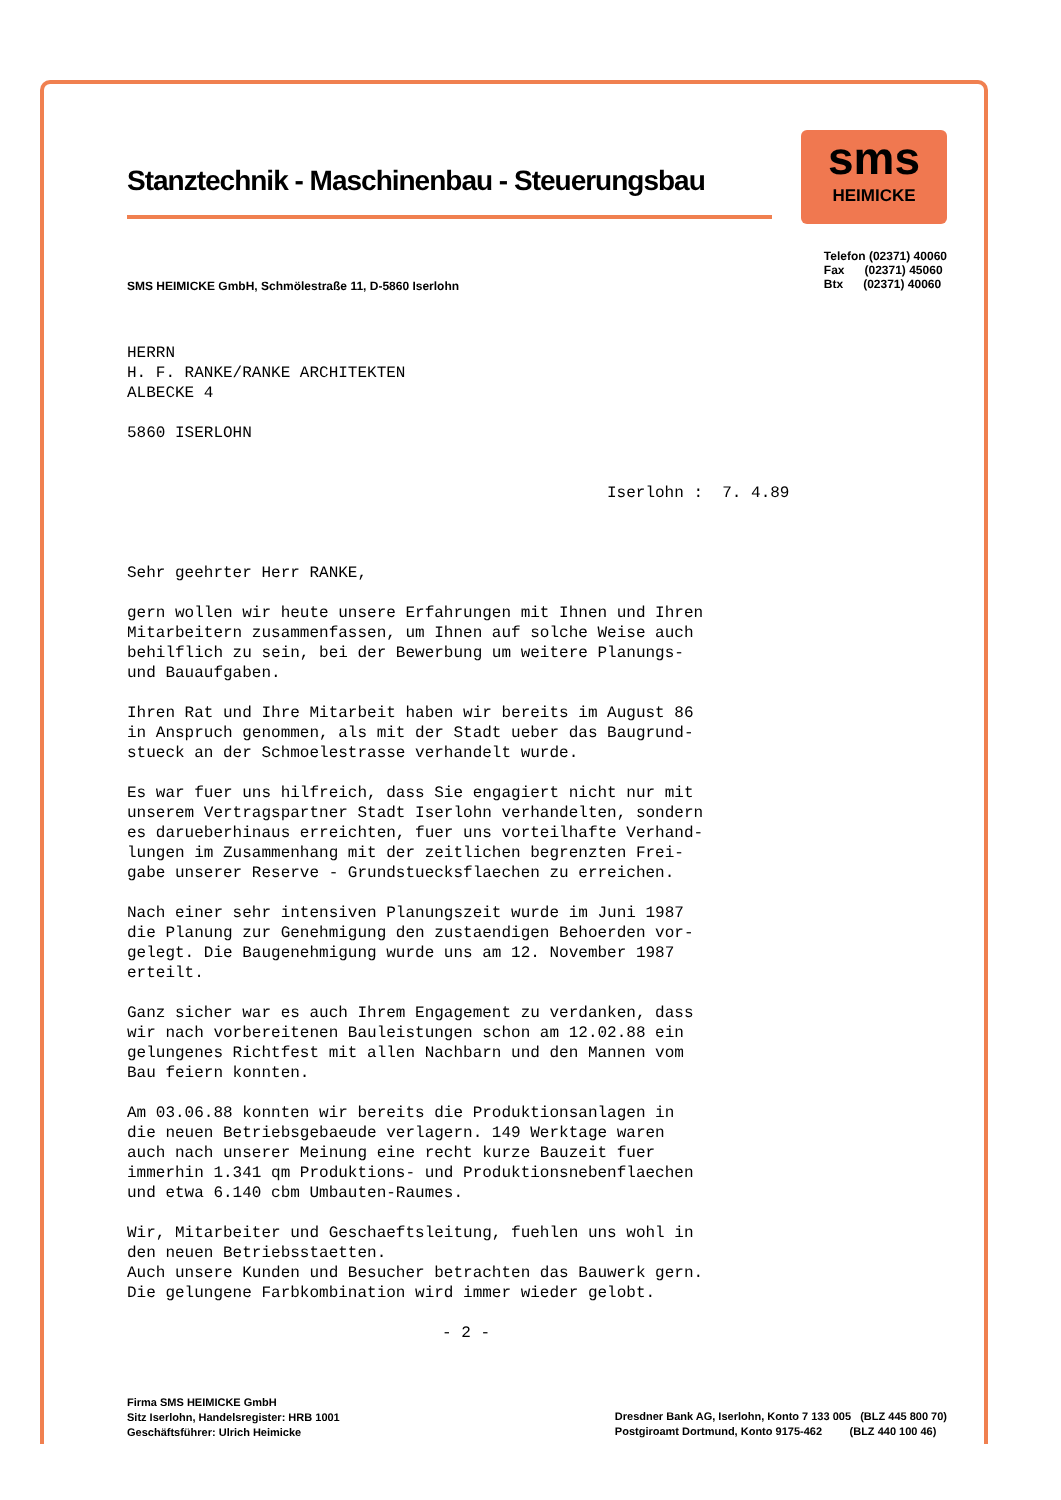Stanztechnik - Maschinenbau - Steuerungsbau
sms
HEIMICKE
SMS HEIMICKE GmbH, Schmölestraße 11, D-5860 Iserlohn
Telefon (02371) 40060
Fax (02371) 45060
Btx (02371) 40060
HERRN
H. F. RANKE/RANKE ARCHITEKTEN
ALBECKE 4
5860 ISERLOHN
Iserlohn : 7. 4.89
Sehr geehrter Herr RANKE,
gern wollen wir heute unsere Erfahrungen mit Ihnen und Ihren
Mitarbeitern zusammenfassen, um Ihnen auf solche Weise auch
behilflich zu sein, bei der Bewerbung um weitere Planungs-
und Bauaufgaben.
Ihren Rat und Ihre Mitarbeit haben wir bereits im August 86
in Anspruch genommen, als mit der Stadt ueber das Baugrund-
stueck an der Schmoelestrasse verhandelt wurde.
Es war fuer uns hilfreich, dass Sie engagiert nicht nur mit
unserem Vertragspartner Stadt Iserlohn verhandelten, sondern
es darueberhinaus erreichten, fuer uns vorteilhafte Verhand-
lungen im Zusammenhang mit der zeitlichen begrenzten Frei-
gabe unserer Reserve - Grundstuecksflaechen zu erreichen.
Nach einer sehr intensiven Planungszeit wurde im Juni 1987
die Planung zur Genehmigung den zustaendigen Behoerden vor-
gelegt. Die Baugenehmigung wurde uns am 12. November 1987
erteilt.
Ganz sicher war es auch Ihrem Engagement zu verdanken, dass
wir nach vorbereitenen Bauleistungen schon am 12.02.88 ein
gelungenes Richtfest mit allen Nachbarn und den Mannen vom
Bau feiern konnten.
Am 03.06.88 konnten wir bereits die Produktionsanlagen in
die neuen Betriebsgebaeude verlagern. 149 Werktage waren
auch nach unserer Meinung eine recht kurze Bauzeit fuer
immerhin 1.341 qm Produktions- und Produktionsnebenflaechen
und etwa 6.140 cbm Umbauten-Raumes.
Wir, Mitarbeiter und Geschaeftsleitung, fuehlen uns wohl in
den neuen Betriebsstaetten.
Auch unsere Kunden und Besucher betrachten das Bauwerk gern.
Die gelungene Farbkombination wird immer wieder gelobt.
- 2 -
Firma SMS HEIMICKE GmbH
Sitz Iserlohn, Handelsregister: HRB 1001
Geschäftsführer: Ulrich Heimicke
Dresdner Bank AG, Iserlohn, Konto 7 133 005 (BLZ 445 800 70)
Postgiroamt Dortmund, Konto 9175-462 (BLZ 440 100 46)